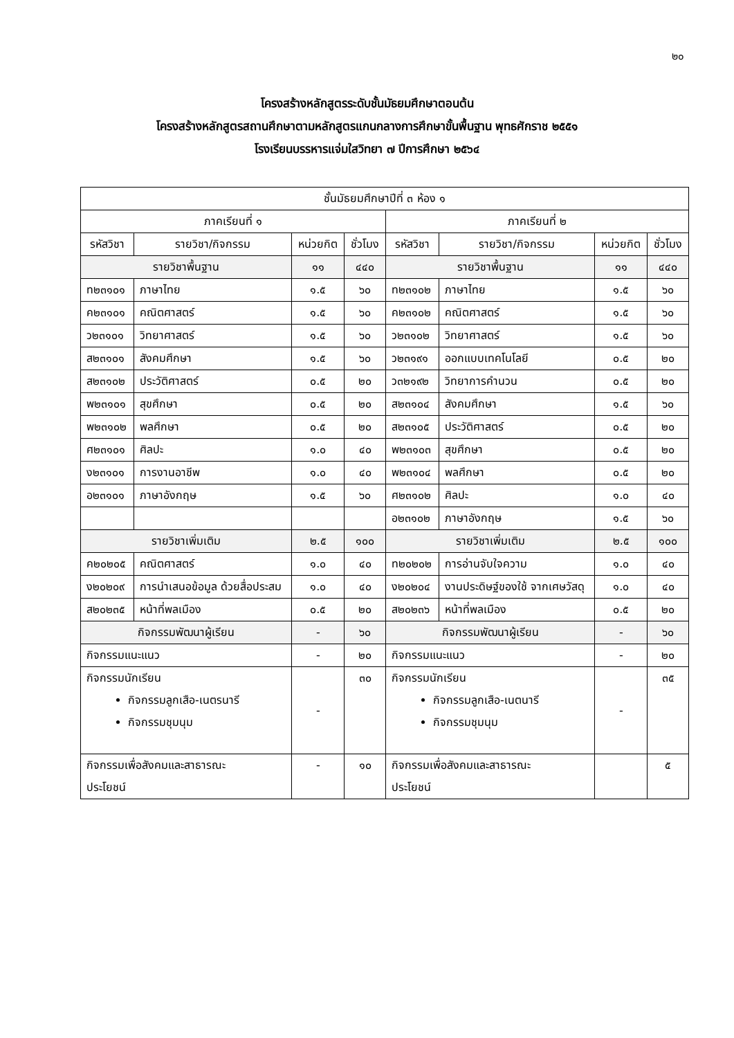๒๐
โครงสร้างหลักสูตรระดับชั้นมัธยมศึกษาตอนต้น
โครงสร้างหลักสูตรสถานศึกษาตามหลักสูตรแกนกลางการศึกษาขั้นพื้นฐาน พุทธศักราช ๒๕๕๑
โรงเรียนบรรหารแจ่มใสวิทยา ๗ ปีการศึกษา ๒๕๖๔
| ชั้นมัธยมศึกษาปีที่ ๓ ห้อง ๑ | | | | | | | |
| --- | --- | --- | --- | --- | --- | --- | --- |
| ภาคเรียนที่ ๑ | | | | ภาคเรียนที่ ๒ | | | |
| รหัสวิชา | รายวิชา/กิจกรรม | หน่วยกิต | ชั่วโมง | รหัสวิชา | รายวิชา/กิจกรรม | หน่วยกิต | ชั่วโมง |
| รายวิชาพื้นฐาน | | ๑๑ | ๔๔๐ | รายวิชาพื้นฐาน | | ๑๑ | ๔๔๐ |
| ท๒๓๑๐๑ | ภาษาไทย | ๑.๕ | ๖๐ | ท๒๓๑๐๒ | ภาษาไทย | ๑.๕ | ๖๐ |
| ค๒๓๑๐๑ | คณิตศาสตร์ | ๑.๕ | ๖๐ | ค๒๓๑๐๒ | คณิตศาสตร์ | ๑.๕ | ๖๐ |
| ว๒๓๑๐๑ | วิทยาศาสตร์ | ๑.๕ | ๖๐ | ว๒๓๑๐๒ | วิทยาศาสตร์ | ๑.๕ | ๖๐ |
| ส๒๓๑๐๑ | สังคมศึกษา | ๑.๕ | ๖๐ | ว๒๓๑๙๑ | ออกแบบเทคโนโลยี | ๐.๕ | ๒๐ |
| ส๒๓๑๐๒ | ประวัติศาสตร์ | ๐.๕ | ๒๐ | ว๓๒๑๙๒ | วิทยาการคำนวน | ๐.๕ | ๒๐ |
| พ๒๓๑๐๑ | สุขศึกษา | ๐.๕ | ๒๐ | ส๒๓๑๐๔ | สังคมศึกษา | ๑.๕ | ๖๐ |
| พ๒๓๑๐๒ | พลศึกษา | ๐.๕ | ๒๐ | ส๒๓๑๐๕ | ประวัติศาสตร์ | ๐.๕ | ๒๐ |
| ศ๒๓๑๐๑ | ศิลปะ | ๑.๐ | ๔๐ | พ๒๓๑๐๓ | สุขศึกษา | ๐.๕ | ๒๐ |
| ง๒๓๑๐๑ | การงานอาชีพ | ๑.๐ | ๔๐ | พ๒๓๑๐๔ | พลศึกษา | ๐.๕ | ๒๐ |
| อ๒๓๑๐๑ | ภาษาอังกฤษ | ๑.๕ | ๖๐ | ศ๒๓๑๐๒ | ศิลปะ | ๑.๐ | ๔๐ |
| | | | | อ๒๓๑๐๒ | ภาษาอังกฤษ | ๑.๕ | ๖๐ |
| รายวิชาเพิ่มเติม | | ๒.๕ | ๑๐๐ | รายวิชาเพิ่มเติม | | ๒.๕ | ๑๐๐ |
| ค๒๐๒๐๕ | คณิตศาสตร์ | ๑.๐ | ๔๐ | ท๒๐๒๐๒ | การอ่านจับใจความ | ๑.๐ | ๔๐ |
| ง๒๐๒๐๙ | การนำเสนอข้อมูล ด้วยสื่อประสม | ๑.๐ | ๔๐ | ง๒๐๒๐๔ | งานประดิษฐ์ของใช้ จากเศษวัสดุ | ๑.๐ | ๔๐ |
| ส๒๐๒๓๕ | หน้าที่พลเมือง | ๐.๕ | ๒๐ | ส๒๐๒๓๖ | หน้าที่พลเมือง | ๐.๕ | ๒๐ |
| กิจกรรมพัฒนาผู้เรียน | | - | ๖๐ | กิจกรรมพัฒนาผู้เรียน | | - | ๖๐ |
| กิจกรรมแนะแนว | | - | ๒๐ | กิจกรรมแนะแนว | | - | ๒๐ |
| กิจกรรมนักเรียน กิจกรรมลูกเสือ-เนตรนารี กิจกรรมชุมนุม | | - | ๓๐ | กิจกรรมนักเรียน กิจกรรมลูกเสือ-เนตนารี กิจกรรมชุมนุม | | - | ๓๕ |
| กิจกรรมเพื่อสังคมและสาธารณะ ประโยชน์ | | - | ๑๐ | กิจกรรมเพื่อสังคมและสาธารณะ ประโยชน์ | | | ๕ |